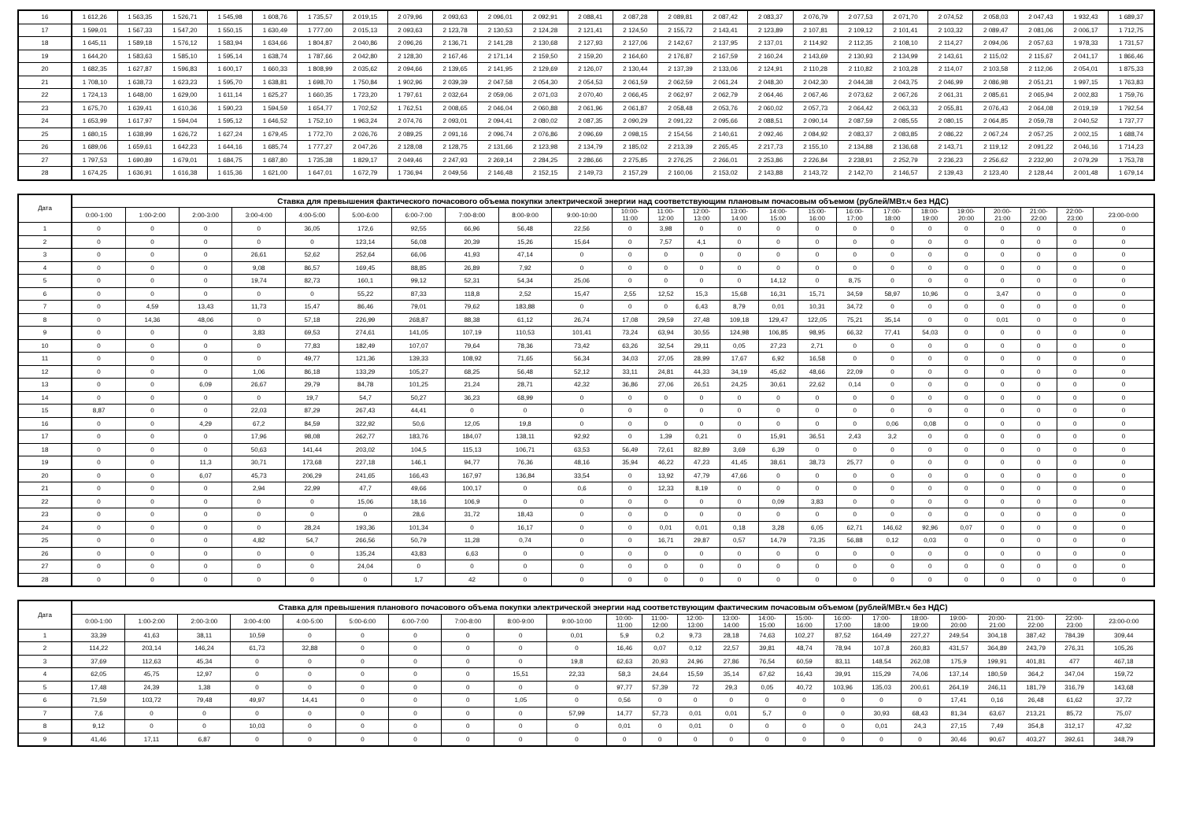| 16 | 1 612,26 | 1 563,35 | 1 526,71 | 1 545,98 | 1 608,76 | 1 735,57 | 2 019,15 | 2 079,96 | 2 093,63 | 2 096,01 | 2 092,91 | 2 088,41 | 2 087,28 | 2 089,81 | 2 087,42 | 2 083,37 | 2 076,79 | 2 077,53 | 2 071,70 | 2 074,52 | 2 058,03 | 2 047,43 | 1 932,43 | 1 689,37 |
| 17 | 1 599,01 | 1 567,33 | 1 547,20 | 1 550,15 | 1 630,49 | 1 777,00 | 2 015,13 | 2 093,63 | 2 123,78 | 2 130,53 | 2 124,28 | 2 121,41 | 2 124,50 | 2 155,72 | 2 143,41 | 2 123,89 | 2 107,81 | 2 109,12 | 2 101,41 | 2 103,32 | 2 089,47 | 2 081,06 | 2 006,17 | 1 712,75 |
| 18 | 1 645,11 | 1 589,18 | 1 576,12 | 1 583,94 | 1 634,66 | 1 804,87 | 2 040,86 | 2 096,26 | 2 136,71 | 2 141,28 | 2 130,68 | 2 127,93 | 2 127,06 | 2 142,67 | 2 137,95 | 2 137,01 | 2 114,92 | 2 112,35 | 2 108,10 | 2 114,27 | 2 094,06 | 2 057,63 | 1 978,33 | 1 731,57 |
| 19 | 1 644,20 | 1 583,63 | 1 585,10 | 1 595,14 | 1 638,74 | 1 787,66 | 2 042,80 | 2 128,30 | 2 167,46 | 2 171,14 | 2 159,50 | 2 159,20 | 2 164,60 | 2 176,87 | 2 167,59 | 2 160,24 | 2 143,69 | 2 130,93 | 2 134,99 | 2 143,61 | 2 115,02 | 2 115,67 | 2 041,17 | 1 866,46 |
| 20 | 1 682,35 | 1 627,87 | 1 596,83 | 1 600,17 | 1 660,33 | 1 808,99 | 2 035,62 | 2 094,66 | 2 139,65 | 2 141,95 | 2 129,69 | 2 126,07 | 2 130,44 | 2 137,39 | 2 133,06 | 2 124,91 | 2 110,28 | 2 110,82 | 2 103,28 | 2 114,07 | 2 103,58 | 2 112,06 | 2 054,01 | 1 875,33 |
| 21 | 1 708,10 | 1 638,73 | 1 623,23 | 1 595,70 | 1 638,81 | 1 698,70 | 1 750,84 | 1 902,96 | 2 039,39 | 2 047,58 | 2 054,30 | 2 054,53 | 2 061,59 | 2 062,59 | 2 061,24 | 2 048,30 | 2 042,30 | 2 044,38 | 2 043,75 | 2 046,99 | 2 086,98 | 2 051,21 | 1 997,15 | 1 763,83 |
| 22 | 1 724,13 | 1 648,00 | 1 629,00 | 1 611,14 | 1 625,27 | 1 660,35 | 1 723,20 | 1 797,61 | 2 032,64 | 2 059,06 | 2 071,03 | 2 070,40 | 2 066,45 | 2 062,97 | 2 062,79 | 2 064,46 | 2 067,46 | 2 073,62 | 2 067,26 | 2 061,31 | 2 085,61 | 2 065,94 | 2 002,83 | 1 759,76 |
| 23 | 1 675,70 | 1 639,41 | 1 610,36 | 1 590,23 | 1 594,59 | 1 654,77 | 1 702,52 | 1 762,51 | 2 008,65 | 2 046,04 | 2 060,88 | 2 061,96 | 2 061,87 | 2 058,48 | 2 053,76 | 2 060,02 | 2 057,73 | 2 064,42 | 2 063,33 | 2 055,81 | 2 076,43 | 2 064,08 | 2 019,19 | 1 792,54 |
| 24 | 1 653,99 | 1 617,97 | 1 594,04 | 1 595,12 | 1 646,52 | 1 752,10 | 1 963,24 | 2 074,76 | 2 093,01 | 2 094,41 | 2 080,02 | 2 087,35 | 2 090,29 | 2 091,22 | 2 095,66 | 2 088,51 | 2 090,14 | 2 087,59 | 2 085,55 | 2 080,15 | 2 064,85 | 2 059,78 | 2 040,52 | 1 737,77 |
| 25 | 1 680,15 | 1 638,99 | 1 626,72 | 1 627,24 | 1 679,45 | 1 772,70 | 2 026,76 | 2 089,25 | 2 091,16 | 2 096,74 | 2 076,86 | 2 096,69 | 2 098,15 | 2 154,56 | 2 140,61 | 2 092,46 | 2 084,92 | 2 083,37 | 2 083,85 | 2 086,22 | 2 067,24 | 2 057,25 | 2 002,15 | 1 688,74 |
| 26 | 1 689,06 | 1 659,61 | 1 642,23 | 1 644,16 | 1 685,74 | 1 777,27 | 2 047,26 | 2 128,08 | 2 128,75 | 2 131,66 | 2 123,98 | 2 134,79 | 2 185,02 | 2 213,39 | 2 265,45 | 2 217,73 | 2 155,10 | 2 134,88 | 2 136,68 | 2 143,71 | 2 119,12 | 2 091,22 | 2 046,16 | 1 714,23 |
| 27 | 1 797,53 | 1 690,89 | 1 679,01 | 1 684,75 | 1 687,80 | 1 735,38 | 1 829,17 | 2 049,46 | 2 247,93 | 2 269,14 | 2 284,25 | 2 286,66 | 2 275,85 | 2 276,25 | 2 266,01 | 2 253,86 | 2 226,84 | 2 238,91 | 2 252,79 | 2 236,23 | 2 256,62 | 2 232,90 | 2 079,29 | 1 753,78 |
| 28 | 1 674,25 | 1 636,91 | 1 616,38 | 1 615,36 | 1 621,00 | 1 647,01 | 1 672,79 | 1 736,94 | 2 049,56 | 2 146,48 | 2 152,15 | 2 149,73 | 2 157,29 | 2 160,06 | 2 153,02 | 2 143,88 | 2 143,72 | 2 142,70 | 2 146,57 | 2 139,43 | 2 123,40 | 2 128,44 | 2 001,48 | 1 679,14 |
| Дата | Ставка для превышения фактического почасового объема покупки электрической энергии над соответствующим плановым почасовым объемом (рублей/МВт.ч без НДС) | | | | | | | | | | | | | | | | | | | | | | | |
| --- | --- | --- | --- | --- | --- | --- | --- | --- | --- | --- | --- | --- | --- | --- | --- | --- | --- | --- | --- | --- | --- | --- | --- | --- |
| | 0:00-1:00 | 1:00-2:00 | 2:00-3:00 | 3:00-4:00 | 4:00-5:00 | 5:00-6:00 | 6:00-7:00 | 7:00-8:00 | 8:00-9:00 | 9:00-10:00 | 10:00- 11:00 | 11:00- 12:00 | 12:00- 13:00 | 13:00- 14:00 | 14:00- 15:00 | 15:00- 16:00 | 16:00- 17:00 | 17:00- 18:00 | 18:00- 19:00 | 19:00- 20:00 | 20:00- 21:00 | 21:00- 22:00 | 22:00- 23:00 | 23:00-0:00 |
| 1 | 0 | 0 | 0 | 0 | 36,05 | 172,6 | 92,55 | 66,96 | 56,48 | 22,56 | 0 | 3,98 | 0 | 0 | 0 | 0 | 0 | 0 | 0 | 0 | 0 | 0 | 0 | 0 |
| 2 | 0 | 0 | 0 | 0 | 0 | 123,14 | 56,08 | 20,39 | 15,26 | 15,64 | 0 | 7,57 | 4,1 | 0 | 0 | 0 | 0 | 0 | 0 | 0 | 0 | 0 | 0 | 0 |
| 3 | 0 | 0 | 0 | 26,61 | 52,62 | 252,64 | 66,06 | 41,93 | 47,14 | 0 | 0 | 0 | 0 | 0 | 0 | 0 | 0 | 0 | 0 | 0 | 0 | 0 | 0 | 0 |
| 4 | 0 | 0 | 0 | 9,08 | 86,57 | 169,45 | 88,85 | 26,89 | 7,92 | 0 | 0 | 0 | 0 | 0 | 0 | 0 | 0 | 0 | 0 | 0 | 0 | 0 | 0 | 0 |
| 5 | 0 | 0 | 0 | 19,74 | 82,73 | 160,1 | 99,12 | 52,31 | 54,34 | 25,06 | 0 | 0 | 0 | 0 | 14,12 | 0 | 8,75 | 0 | 0 | 0 | 0 | 0 | 0 | 0 |
| 6 | 0 | 0 | 0 | 0 | 0 | 55,22 | 87,33 | 118,8 | 2,52 | 15,47 | 2,55 | 12,52 | 15,3 | 15,68 | 16,31 | 15,71 | 34,59 | 58,97 | 10,96 | 0 | 3,47 | 0 | 0 | 0 |
| 7 | 0 | 4,59 | 13,43 | 11,73 | 15,47 | 86,46 | 79,01 | 79,62 | 183,88 | 0 | 0 | 0 | 6,43 | 8,79 | 0,01 | 10,31 | 34,72 | 0 | 0 | 0 | 0 | 0 | 0 | 0 |
| 8 | 0 | 14,36 | 48,06 | 0 | 57,18 | 226,99 | 268,87 | 88,38 | 61,12 | 26,74 | 17,08 | 29,59 | 27,48 | 109,18 | 129,47 | 122,05 | 75,21 | 35,14 | 0 | 0 | 0,01 | 0 | 0 | 0 |
| 9 | 0 | 0 | 0 | 3,83 | 69,53 | 274,61 | 141,05 | 107,19 | 110,53 | 101,41 | 73,24 | 63,94 | 30,55 | 124,98 | 106,85 | 98,95 | 66,32 | 77,41 | 54,03 | 0 | 0 | 0 | 0 | 0 |
| 10 | 0 | 0 | 0 | 0 | 77,83 | 182,49 | 107,07 | 79,64 | 78,36 | 73,42 | 63,26 | 32,54 | 29,11 | 0,05 | 27,23 | 2,71 | 0 | 0 | 0 | 0 | 0 | 0 | 0 | 0 |
| 11 | 0 | 0 | 0 | 0 | 49,77 | 121,36 | 139,33 | 108,92 | 71,65 | 56,34 | 34,03 | 27,05 | 28,99 | 17,67 | 6,92 | 16,58 | 0 | 0 | 0 | 0 | 0 | 0 | 0 | 0 |
| 12 | 0 | 0 | 0 | 1,06 | 86,18 | 133,29 | 105,27 | 68,25 | 56,48 | 52,12 | 33,11 | 24,81 | 44,33 | 34,19 | 45,62 | 48,66 | 22,09 | 0 | 0 | 0 | 0 | 0 | 0 | 0 |
| 13 | 0 | 0 | 6,09 | 26,67 | 29,79 | 84,78 | 101,25 | 21,24 | 28,71 | 42,32 | 36,86 | 27,06 | 26,51 | 24,25 | 30,61 | 22,62 | 0,14 | 0 | 0 | 0 | 0 | 0 | 0 | 0 |
| 14 | 0 | 0 | 0 | 0 | 19,7 | 54,7 | 50,27 | 36,23 | 68,99 | 0 | 0 | 0 | 0 | 0 | 0 | 0 | 0 | 0 | 0 | 0 | 0 | 0 | 0 | 0 |
| 15 | 8,87 | 0 | 0 | 22,03 | 87,29 | 267,43 | 44,41 | 0 | 0 | 0 | 0 | 0 | 0 | 0 | 0 | 0 | 0 | 0 | 0 | 0 | 0 | 0 | 0 | 0 |
| 16 | 0 | 0 | 4,29 | 67,2 | 84,59 | 322,92 | 50,6 | 12,05 | 19,8 | 0 | 0 | 0 | 0 | 0 | 0 | 0 | 0 | 0,06 | 0,08 | 0 | 0 | 0 | 0 | 0 |
| 17 | 0 | 0 | 0 | 17,96 | 98,08 | 262,77 | 183,76 | 184,07 | 138,11 | 92,92 | 0 | 1,39 | 0,21 | 0 | 15,91 | 36,51 | 2,43 | 3,2 | 0 | 0 | 0 | 0 | 0 | 0 |
| 18 | 0 | 0 | 0 | 50,63 | 141,44 | 203,02 | 104,5 | 115,13 | 106,71 | 63,53 | 56,49 | 72,61 | 82,89 | 3,69 | 6,39 | 0 | 0 | 0 | 0 | 0 | 0 | 0 | 0 | 0 |
| 19 | 0 | 0 | 11,3 | 30,71 | 173,68 | 227,18 | 146,1 | 94,77 | 76,36 | 48,16 | 35,94 | 46,22 | 47,23 | 41,45 | 38,61 | 38,73 | 25,77 | 0 | 0 | 0 | 0 | 0 | 0 | 0 |
| 20 | 0 | 0 | 6,07 | 45,73 | 206,29 | 241,65 | 166,43 | 167,97 | 136,84 | 33,54 | 0 | 13,92 | 47,79 | 47,66 | 0 | 0 | 0 | 0 | 0 | 0 | 0 | 0 | 0 | 0 |
| 21 | 0 | 0 | 0 | 2,94 | 22,99 | 47,7 | 49,66 | 100,17 | 0 | 0,6 | 0 | 12,33 | 8,19 | 0 | 0 | 0 | 0 | 0 | 0 | 0 | 0 | 0 | 0 | 0 |
| 22 | 0 | 0 | 0 | 0 | 0 | 15,06 | 18,16 | 106,9 | 0 | 0 | 0 | 0 | 0 | 0 | 0,09 | 3,83 | 0 | 0 | 0 | 0 | 0 | 0 | 0 | 0 |
| 23 | 0 | 0 | 0 | 0 | 0 | 0 | 28,6 | 31,72 | 18,43 | 0 | 0 | 0 | 0 | 0 | 0 | 0 | 0 | 0 | 0 | 0 | 0 | 0 | 0 | 0 |
| 24 | 0 | 0 | 0 | 0 | 28,24 | 193,36 | 101,34 | 0 | 16,17 | 0 | 0 | 0,01 | 0,01 | 0,18 | 3,28 | 6,05 | 62,71 | 146,62 | 92,96 | 0,07 | 0 | 0 | 0 | 0 |
| 25 | 0 | 0 | 0 | 4,82 | 54,7 | 266,56 | 50,79 | 11,28 | 0,74 | 0 | 0 | 16,71 | 29,87 | 0,57 | 14,79 | 73,35 | 56,88 | 0,12 | 0,03 | 0 | 0 | 0 | 0 | 0 |
| 26 | 0 | 0 | 0 | 0 | 0 | 135,24 | 43,83 | 6,63 | 0 | 0 | 0 | 0 | 0 | 0 | 0 | 0 | 0 | 0 | 0 | 0 | 0 | 0 | 0 | 0 |
| 27 | 0 | 0 | 0 | 0 | 0 | 24,04 | 0 | 0 | 0 | 0 | 0 | 0 | 0 | 0 | 0 | 0 | 0 | 0 | 0 | 0 | 0 | 0 | 0 | 0 |
| 28 | 0 | 0 | 0 | 0 | 0 | 0 | 1,7 | 42 | 0 | 0 | 0 | 0 | 0 | 0 | 0 | 0 | 0 | 0 | 0 | 0 | 0 | 0 | 0 | 0 |
| Дата | Ставка для превышения планового почасового объема покупки электрической энергии над соответствующим фактическим почасовым объемом (рублей/МВт.ч без НДС) | | | | | | | | | | | | | | | | | | | | | | | |
| --- | --- | --- | --- | --- | --- | --- | --- | --- | --- | --- | --- | --- | --- | --- | --- | --- | --- | --- | --- | --- | --- | --- | --- | --- |
| | 0:00-1:00 | 1:00-2:00 | 2:00-3:00 | 3:00-4:00 | 4:00-5:00 | 5:00-6:00 | 6:00-7:00 | 7:00-8:00 | 8:00-9:00 | 9:00-10:00 | 10:00- 11:00 | 11:00- 12:00 | 12:00- 13:00 | 13:00- 14:00 | 14:00- 15:00 | 15:00- 16:00 | 16:00- 17:00 | 17:00- 18:00 | 18:00- 19:00 | 19:00- 20:00 | 20:00- 21:00 | 21:00- 22:00 | 22:00- 23:00 | 23:00-0:00 |
| 1 | 33,39 | 41,63 | 38,11 | 10,59 | 0 | 0 | 0 | 0 | 0 | 0,01 | 5,9 | 0,2 | 9,73 | 28,18 | 74,63 | 102,27 | 87,52 | 164,49 | 227,27 | 249,54 | 304,18 | 387,42 | 784,39 | 309,44 |
| 2 | 114,22 | 203,14 | 146,24 | 61,73 | 32,88 | 0 | 0 | 0 | 0 | 0 | 16,46 | 0,07 | 0,12 | 22,57 | 39,81 | 48,74 | 78,94 | 107,8 | 260,83 | 431,57 | 364,89 | 243,79 | 276,31 | 105,26 |
| 3 | 37,69 | 112,63 | 45,34 | 0 | 0 | 0 | 0 | 0 | 0 | 19,8 | 62,63 | 20,93 | 24,96 | 27,86 | 76,54 | 60,59 | 83,11 | 148,54 | 262,08 | 175,9 | 199,91 | 401,81 | 477 | 467,18 |
| 4 | 62,05 | 45,75 | 12,97 | 0 | 0 | 0 | 0 | 0 | 15,51 | 22,33 | 58,3 | 24,64 | 15,59 | 35,14 | 67,62 | 16,43 | 39,91 | 115,29 | 74,06 | 137,14 | 180,59 | 364,2 | 347,04 | 159,72 |
| 5 | 17,48 | 24,39 | 1,38 | 0 | 0 | 0 | 0 | 0 | 0 | 0 | 97,77 | 57,39 | 72 | 29,3 | 0,05 | 40,72 | 103,96 | 135,03 | 200,61 | 264,19 | 246,11 | 181,79 | 316,79 | 143,68 |
| 6 | 71,59 | 103,72 | 79,48 | 49,97 | 14,41 | 0 | 0 | 0 | 1,05 | 0 | 0,56 | 0 | 0 | 0 | 0 | 0 | 0 | 0 | 0 | 17,41 | 0,16 | 26,48 | 61,62 | 37,72 |
| 7 | 7,6 | 0 | 0 | 0 | 0 | 0 | 0 | 0 | 0 | 57,99 | 14,77 | 57,73 | 0,01 | 0,01 | 5,7 | 0 | 0 | 30,93 | 68,43 | 81,34 | 63,67 | 213,21 | 85,72 | 75,07 |
| 8 | 9,12 | 0 | 0 | 10,03 | 0 | 0 | 0 | 0 | 0 | 0 | 0,01 | 0 | 0,01 | 0 | 0 | 0 | 0 | 0,01 | 24,3 | 27,15 | 7,49 | 354,8 | 312,17 | 47,32 |
| 9 | 41,46 | 17,11 | 6,87 | 0 | 0 | 0 | 0 | 0 | 0 | 0 | 0 | 0 | 0 | 0 | 0 | 0 | 0 | 0 | 0 | 30,46 | 90,67 | 403,27 | 392,61 | 348,79 |